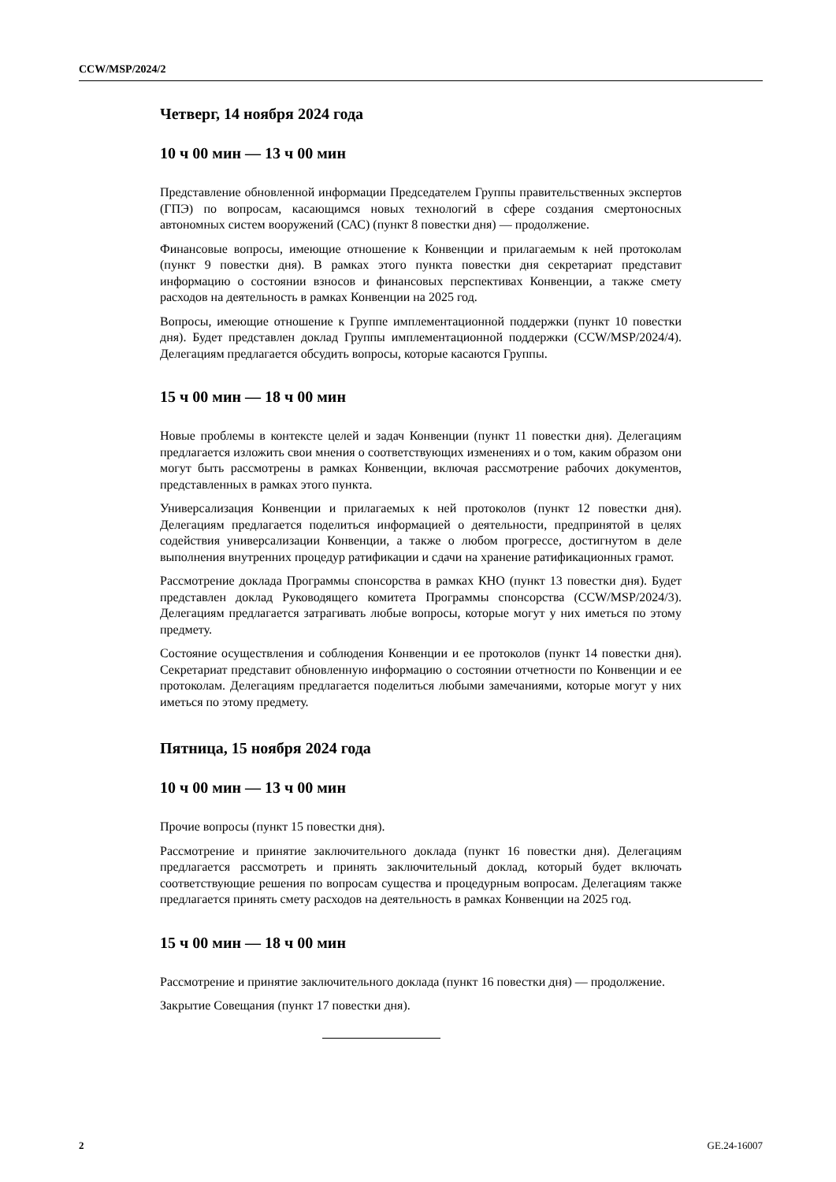CCW/MSP/2024/2
Четверг, 14 ноября 2024 года
10 ч 00 мин — 13 ч 00 мин
Представление обновленной информации Председателем Группы правительственных экспертов (ГПЭ) по вопросам, касающимся новых технологий в сфере создания смертоносных автономных систем вооружений (САС) (пункт 8 повестки дня) — продолжение.
Финансовые вопросы, имеющие отношение к Конвенции и прилагаемым к ней протоколам (пункт 9 повестки дня). В рамках этого пункта повестки дня секретариат представит информацию о состоянии взносов и финансовых перспективах Конвенции, а также смету расходов на деятельность в рамках Конвенции на 2025 год.
Вопросы, имеющие отношение к Группе имплементационной поддержки (пункт 10 повестки дня). Будет представлен доклад Группы имплементационной поддержки (CCW/MSP/2024/4). Делегациям предлагается обсудить вопросы, которые касаются Группы.
15 ч 00 мин — 18 ч 00 мин
Новые проблемы в контексте целей и задач Конвенции (пункт 11 повестки дня). Делегациям предлагается изложить свои мнения о соответствующих изменениях и о том, каким образом они могут быть рассмотрены в рамках Конвенции, включая рассмотрение рабочих документов, представленных в рамках этого пункта.
Универсализация Конвенции и прилагаемых к ней протоколов (пункт 12 повестки дня). Делегациям предлагается поделиться информацией о деятельности, предпринятой в целях содействия универсализации Конвенции, а также о любом прогрессе, достигнутом в деле выполнения внутренних процедур ратификации и сдачи на хранение ратификационных грамот.
Рассмотрение доклада Программы спонсорства в рамках КНО (пункт 13 повестки дня). Будет представлен доклад Руководящего комитета Программы спонсорства (CCW/MSP/2024/3). Делегациям предлагается затрагивать любые вопросы, которые могут у них иметься по этому предмету.
Состояние осуществления и соблюдения Конвенции и ее протоколов (пункт 14 повестки дня). Секретариат представит обновленную информацию о состоянии отчетности по Конвенции и ее протоколам. Делегациям предлагается поделиться любыми замечаниями, которые могут у них иметься по этому предмету.
Пятница, 15 ноября 2024 года
10 ч 00 мин — 13 ч 00 мин
Прочие вопросы (пункт 15 повестки дня).
Рассмотрение и принятие заключительного доклада (пункт 16 повестки дня). Делегациям предлагается рассмотреть и принять заключительный доклад, который будет включать соответствующие решения по вопросам существа и процедурным вопросам. Делегациям также предлагается принять смету расходов на деятельность в рамках Конвенции на 2025 год.
15 ч 00 мин — 18 ч 00 мин
Рассмотрение и принятие заключительного доклада (пункт 16 повестки дня) — продолжение.
Закрытие Совещания (пункт 17 повестки дня).
2 GE.24-16007